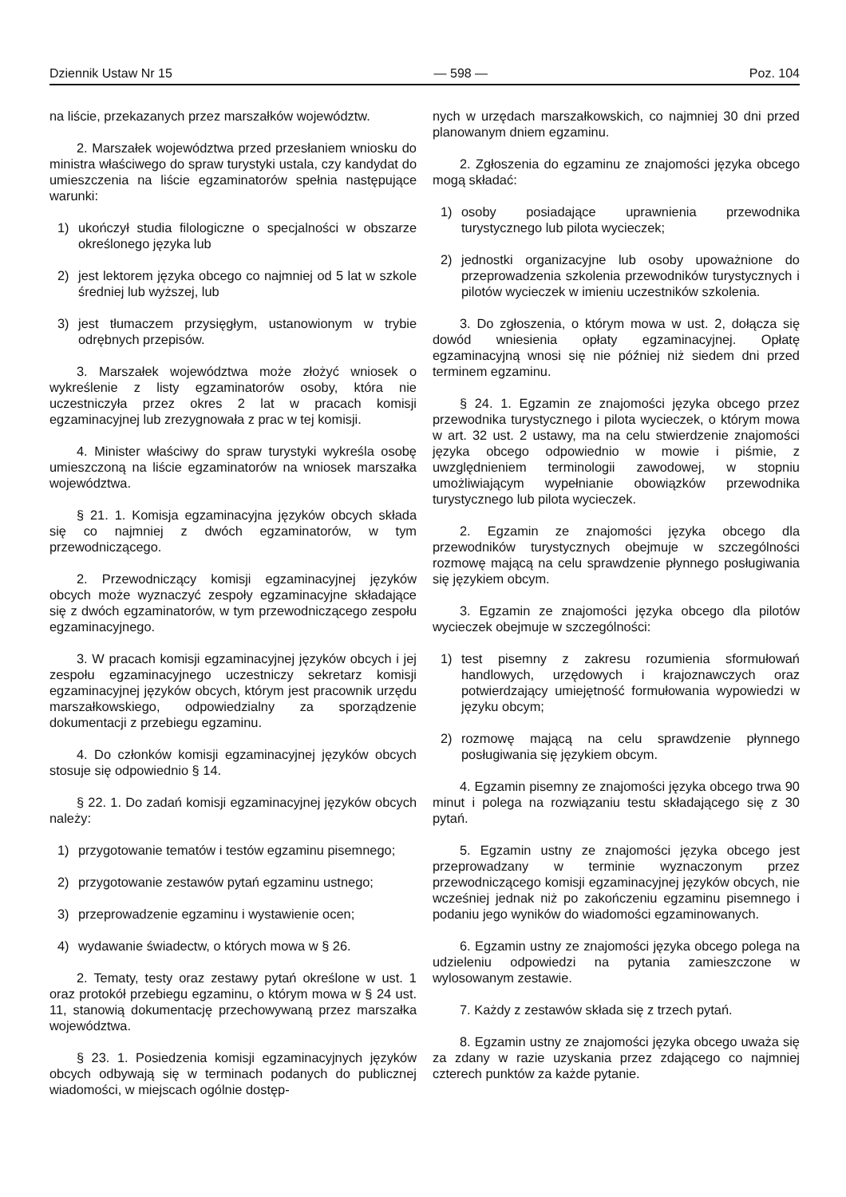Dziennik Ustaw Nr 15 — 598 — Poz. 104
na liście, przekazanych przez marszałków województw.
2. Marszałek województwa przed przesłaniem wniosku do ministra właściwego do spraw turystyki ustala, czy kandydat do umieszczenia na liście egzaminatorów spełnia następujące warunki:
1) ukończył studia filologiczne o specjalności w obszarze określonego języka lub
2) jest lektorem języka obcego co najmniej od 5 lat w szkole średniej lub wyższej, lub
3) jest tłumaczem przysięgłym, ustanowionym w trybie odrębnych przepisów.
3. Marszałek województwa może złożyć wniosek o wykreślenie z listy egzaminatorów osoby, która nie uczestniczyła przez okres 2 lat w pracach komisji egzaminacyjnej lub zrezygnowała z prac w tej komisji.
4. Minister właściwy do spraw turystyki wykreśla osobę umieszczoną na liście egzaminatorów na wniosek marszałka województwa.
§ 21. 1. Komisja egzaminacyjna języków obcych składa się co najmniej z dwóch egzaminatorów, w tym przewodniczącego.
2. Przewodniczący komisji egzaminacyjnej języków obcych może wyznaczyć zespoły egzaminacyjne składające się z dwóch egzaminatorów, w tym przewodniczącego zespołu egzaminacyjnego.
3. W pracach komisji egzaminacyjnej języków obcych i jej zespołu egzaminacyjnego uczestniczy sekretarz komisji egzaminacyjnej języków obcych, którym jest pracownik urzędu marszałkowskiego, odpowiedzialny za sporządzenie dokumentacji z przebiegu egzaminu.
4. Do członków komisji egzaminacyjnej języków obcych stosuje się odpowiednio § 14.
§ 22. 1. Do zadań komisji egzaminacyjnej języków obcych należy:
1) przygotowanie tematów i testów egzaminu pisemnego;
2) przygotowanie zestawów pytań egzaminu ustnego;
3) przeprowadzenie egzaminu i wystawienie ocen;
4) wydawanie świadectw, o których mowa w § 26.
2. Tematy, testy oraz zestawy pytań określone w ust. 1 oraz protokół przebiegu egzaminu, o którym mowa w § 24 ust. 11, stanowią dokumentację przechowywaną przez marszałka województwa.
§ 23. 1. Posiedzenia komisji egzaminacyjnych języków obcych odbywają się w terminach podanych do publicznej wiadomości, w miejscach ogólnie dostęp-
nych w urzędach marszałkowskich, co najmniej 30 dni przed planowanym dniem egzaminu.
2. Zgłoszenia do egzaminu ze znajomości języka obcego mogą składać:
1) osoby posiadające uprawnienia przewodnika turystycznego lub pilota wycieczek;
2) jednostki organizacyjne lub osoby upoważnione do przeprowadzenia szkolenia przewodników turystycznych i pilotów wycieczek w imieniu uczestników szkolenia.
3. Do zgłoszenia, o którym mowa w ust. 2, dołącza się dowód wniesienia opłaty egzaminacyjnej. Opłatę egzaminacyjną wnosi się nie później niż siedem dni przed terminem egzaminu.
§ 24. 1. Egzamin ze znajomości języka obcego przez przewodnika turystycznego i pilota wycieczek, o którym mowa w art. 32 ust. 2 ustawy, ma na celu stwierdzenie znajomości języka obcego odpowiednio w mowie i piśmie, z uwzględnieniem terminologii zawodowej, w stopniu umożliwiającym wypełnianie obowiązków przewodnika turystycznego lub pilota wycieczek.
2. Egzamin ze znajomości języka obcego dla przewodników turystycznych obejmuje w szczególności rozmowę mającą na celu sprawdzenie płynnego posługiwania się językiem obcym.
3. Egzamin ze znajomości języka obcego dla pilotów wycieczek obejmuje w szczególności:
1) test pisemny z zakresu rozumienia sformułowań handlowych, urzędowych i krajoznawczych oraz potwierdzający umiejętność formułowania wypowiedzi w języku obcym;
2) rozmowę mającą na celu sprawdzenie płynnego posługiwania się językiem obcym.
4. Egzamin pisemny ze znajomości języka obcego trwa 90 minut i polega na rozwiązaniu testu składającego się z 30 pytań.
5. Egzamin ustny ze znajomości języka obcego jest przeprowadzany w terminie wyznaczonym przez przewodniczącego komisji egzaminacyjnej języków obcych, nie wcześniej jednak niż po zakończeniu egzaminu pisemnego i podaniu jego wyników do wiadomości egzaminowanych.
6. Egzamin ustny ze znajomości języka obcego polega na udzieleniu odpowiedzi na pytania zamieszczone w wylosowanym zestawie.
7. Każdy z zestawów składa się z trzech pytań.
8. Egzamin ustny ze znajomości języka obcego uważa się za zdany w razie uzyskania przez zdającego co najmniej czterech punktów za każde pytanie.